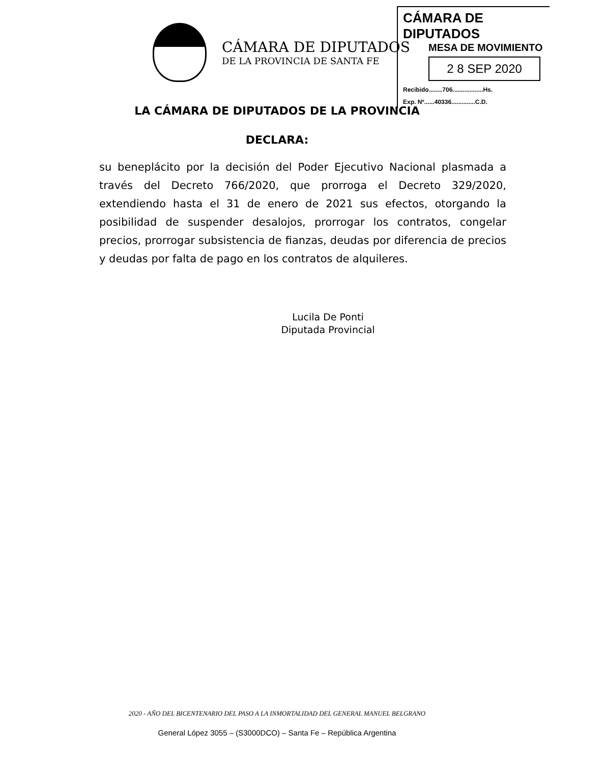CÁMARA DE DIPUTADOS
DE LA PROVINCIA DE SANTA FE
CÁMARA DE DIPUTADOS
MESA DE MOVIMIENTO
2 8 SEP 2020
Recibido........706..................Hs.
Exp. Nº......40336..............C.D.
LA CÁMARA DE DIPUTADOS DE LA PROVINCIA
DECLARA:
su beneplácito por la decisión del Poder Ejecutivo Nacional plasmada a través del Decreto 766/2020, que prorroga el Decreto 329/2020, extendiendo hasta el 31 de enero de 2021 sus efectos, otorgando la posibilidad de suspender desalojos, prorrogar los contratos, congelar precios, prorrogar subsistencia de fianzas, deudas por diferencia de precios y deudas por falta de pago en los contratos de alquileres.
Lucila De Ponti
Diputada Provincial
2020 - AÑO DEL BICENTENARIO DEL PASO A LA INMORTALIDAD DEL GENERAL MANUEL BELGRANO
General López 3055 – (S3000DCO) – Santa Fe – República Argentina